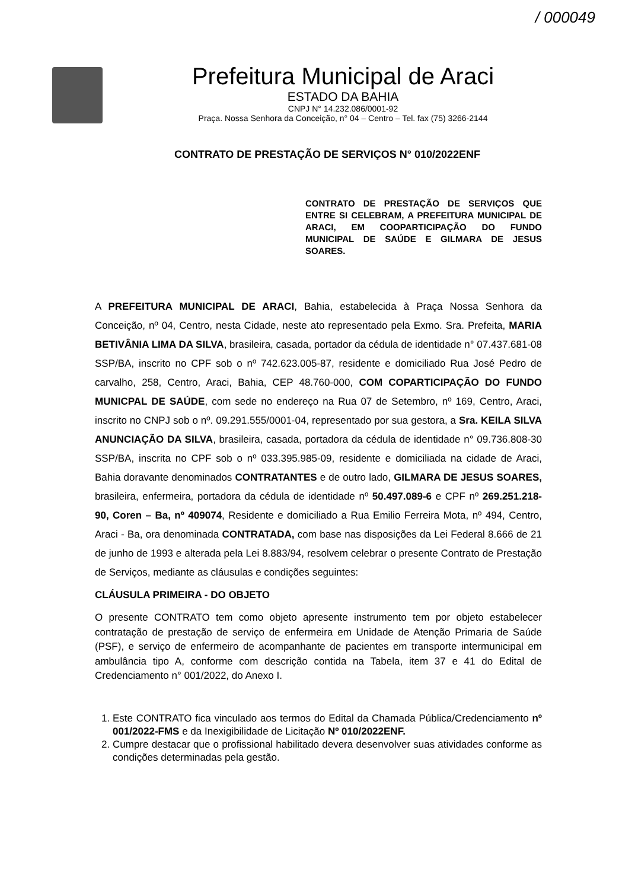/ 000049
Prefeitura Municipal de Araci
ESTADO DA BAHIA
CNPJ N° 14.232.086/0001-92
Praça. Nossa Senhora da Conceição, n° 04 – Centro – Tel. fax (75) 3266-2144
CONTRATO DE PRESTAÇÃO DE SERVIÇOS N° 010/2022ENF
CONTRATO DE PRESTAÇÃO DE SERVIÇOS QUE ENTRE SI CELEBRAM, A PREFEITURA MUNICIPAL DE ARACI, EM COOPARTICIPAÇÃO DO FUNDO MUNICIPAL DE SAÚDE E GILMARA DE JESUS SOARES.
A PREFEITURA MUNICIPAL DE ARACI, Bahia, estabelecida à Praça Nossa Senhora da Conceição, nº 04, Centro, nesta Cidade, neste ato representado pela Exmo. Sra. Prefeita, MARIA BETIVÂNIA LIMA DA SILVA, brasileira, casada, portador da cédula de identidade n° 07.437.681-08 SSP/BA, inscrito no CPF sob o nº 742.623.005-87, residente e domiciliado Rua José Pedro de carvalho, 258, Centro, Araci, Bahia, CEP 48.760-000, COM COPARTICIPAÇÃO DO FUNDO MUNICPAL DE SAÚDE, com sede no endereço na Rua 07 de Setembro, nº 169, Centro, Araci, inscrito no CNPJ sob o nº. 09.291.555/0001-04, representado por sua gestora, a Sra. KEILA SILVA ANUNCIAÇÃO DA SILVA, brasileira, casada, portadora da cédula de identidade n° 09.736.808-30 SSP/BA, inscrita no CPF sob o nº 033.395.985-09, residente e domiciliada na cidade de Araci, Bahia doravante denominados CONTRATANTES e de outro lado, GILMARA DE JESUS SOARES, brasileira, enfermeira, portadora da cédula de identidade nº 50.497.089-6 e CPF nº 269.251.218-90, Coren – Ba, nº 409074, Residente e domiciliado a Rua Emilio Ferreira Mota, nº 494, Centro, Araci - Ba, ora denominada CONTRATADA, com base nas disposições da Lei Federal 8.666 de 21 de junho de 1993 e alterada pela Lei 8.883/94, resolvem celebrar o presente Contrato de Prestação de Serviços, mediante as cláusulas e condições seguintes:
CLÁUSULA PRIMEIRA - DO OBJETO
O presente CONTRATO tem como objeto apresente instrumento tem por objeto estabelecer contratação de prestação de serviço de enfermeira em Unidade de Atenção Primaria de Saúde (PSF), e serviço de enfermeiro de acompanhante de pacientes em transporte intermunicipal em ambulância tipo A, conforme com descrição contida na Tabela, item 37 e 41 do Edital de Credenciamento n° 001/2022, do Anexo I.
1. Este CONTRATO fica vinculado aos termos do Edital da Chamada Pública/Credenciamento nº 001/2022-FMS e da Inexigibilidade de Licitação Nº 010/2022ENF.
2. Cumpre destacar que o profissional habilitado devera desenvolver suas atividades conforme as condições determinadas pela gestão.